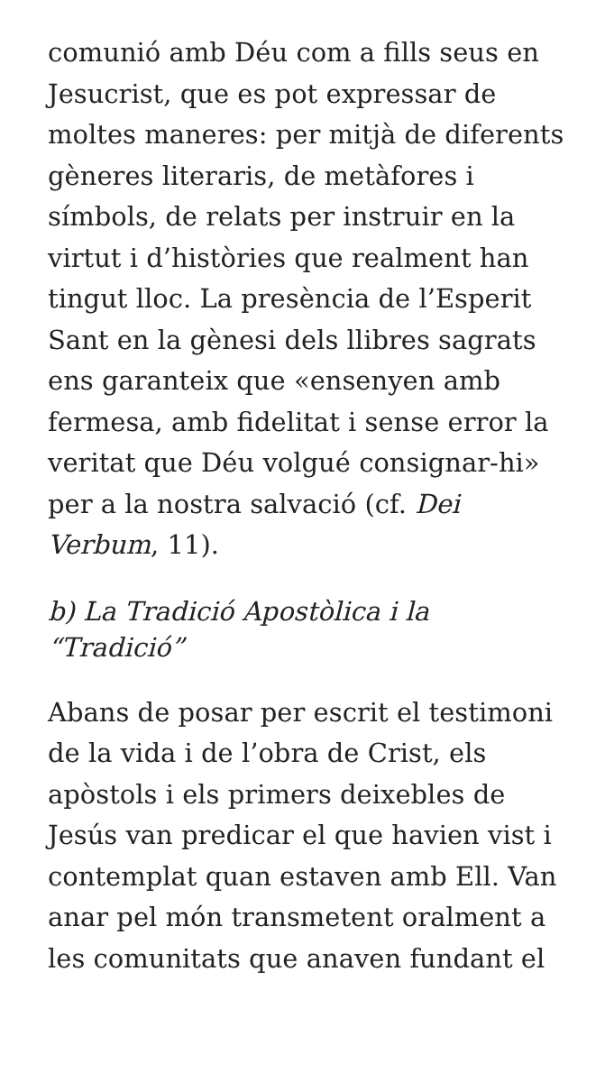comunió amb Déu com a fills seus en Jesucrist, que es pot expressar de moltes maneres: per mitjà de diferents gèneres literaris, de metàfores i símbols, de relats per instruir en la virtut i d’històries que realment han tingut lloc. La presència de l’Esperit Sant en la gènesi dels llibres sagrats ens garanteix que «ensenyen amb fermesa, amb fidelitat i sense error la veritat que Déu volgué consignar-hi» per a la nostra salvació (cf. Dei Verbum, 11).
b) La Tradició Apostòlica i la “Tradició”
Abans de posar per escrit el testimoni de la vida i de l’obra de Crist, els apòstols i els primers deixebles de Jesús van predicar el que havien vist i contemplat quan estaven amb Ell. Van anar pel món transmetent oralment a les comunitats que anaven fundant el